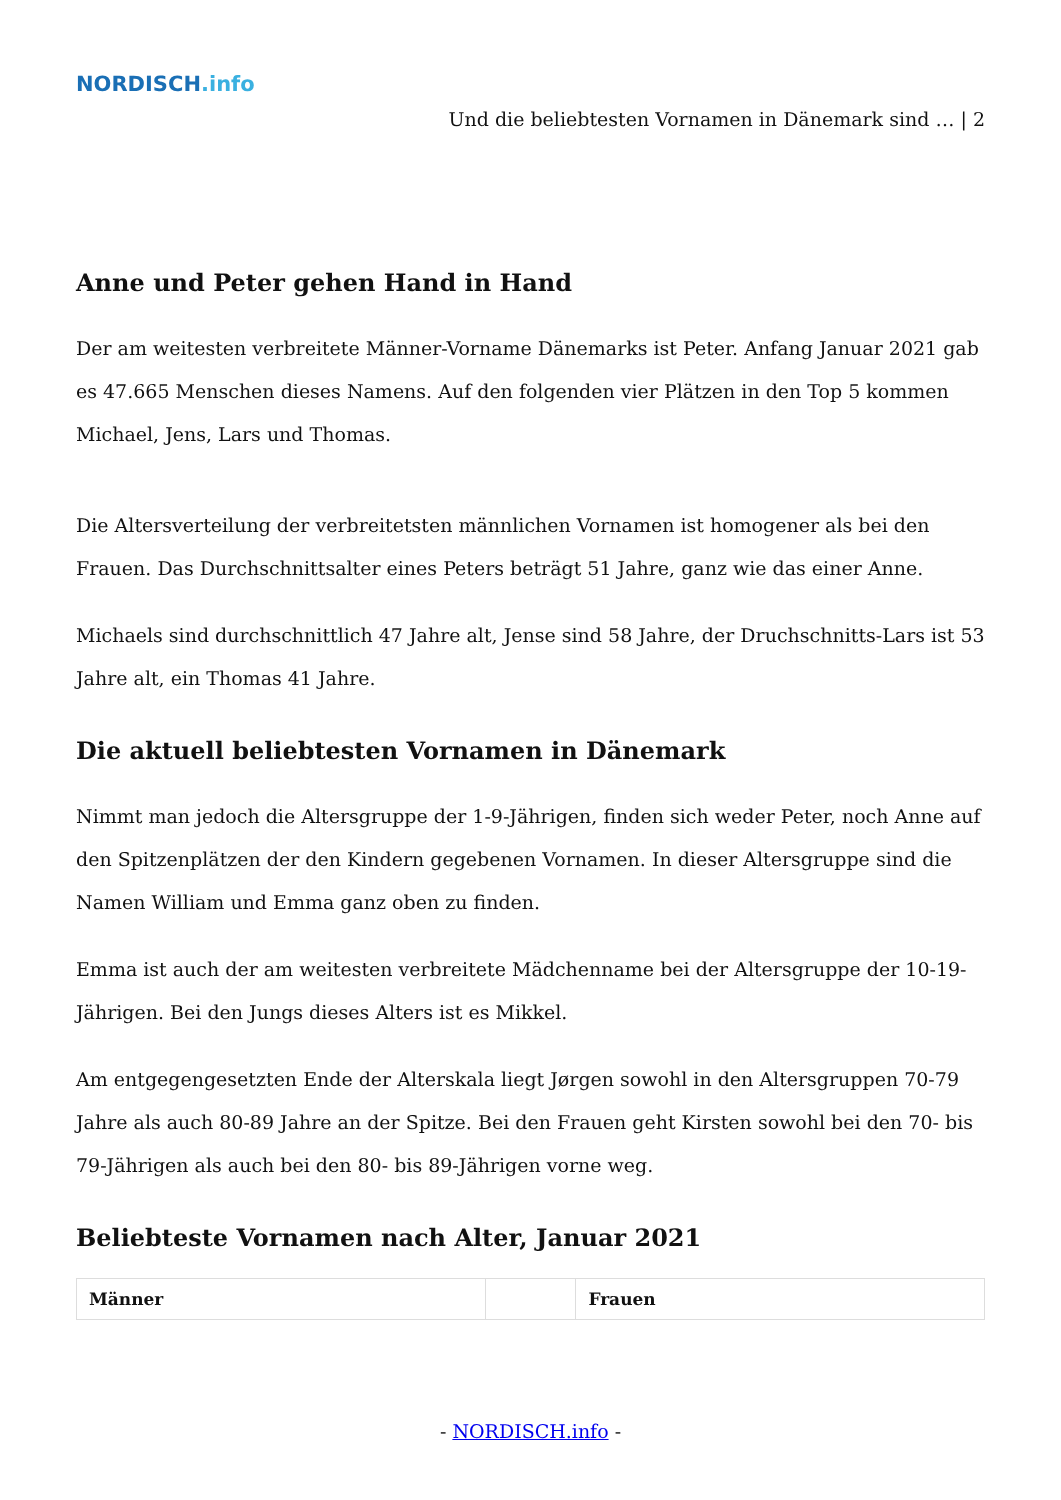NORDISCH.info
Und die beliebtesten Vornamen in Dänemark sind … | 2
Anne und Peter gehen Hand in Hand
Der am weitesten verbreitete Männer-Vorname Dänemarks ist Peter. Anfang Januar 2021 gab es 47.665 Menschen dieses Namens. Auf den folgenden vier Plätzen in den Top 5 kommen Michael, Jens, Lars und Thomas.
Die Altersverteilung der verbreitetsten männlichen Vornamen ist homogener als bei den Frauen. Das Durchschnittsalter eines Peters beträgt 51 Jahre, ganz wie das einer Anne.
Michaels sind durchschnittlich 47 Jahre alt, Jense sind 58 Jahre, der Druchschnitts-Lars ist 53 Jahre alt, ein Thomas 41 Jahre.
Die aktuell beliebtesten Vornamen in Dänemark
Nimmt man jedoch die Altersgruppe der 1-9-Jährigen, finden sich weder Peter, noch Anne auf den Spitzenplätzen der den Kindern gegebenen Vornamen. In dieser Altersgruppe sind die Namen William und Emma ganz oben zu finden.
Emma ist auch der am weitesten verbreitete Mädchenname bei der Altersgruppe der 10-19-Jährigen. Bei den Jungs dieses Alters ist es Mikkel.
Am entgegengesetzten Ende der Alterskala liegt Jørgen sowohl in den Altersgruppen 70-79 Jahre als auch 80-89 Jahre an der Spitze. Bei den Frauen geht Kirsten sowohl bei den 70- bis 79-Jährigen als auch bei den 80- bis 89-Jährigen vorne weg.
Beliebteste Vornamen nach Alter, Januar 2021
| Männer | | Frauen |
| --- | --- | --- |
- NORDISCH.info -